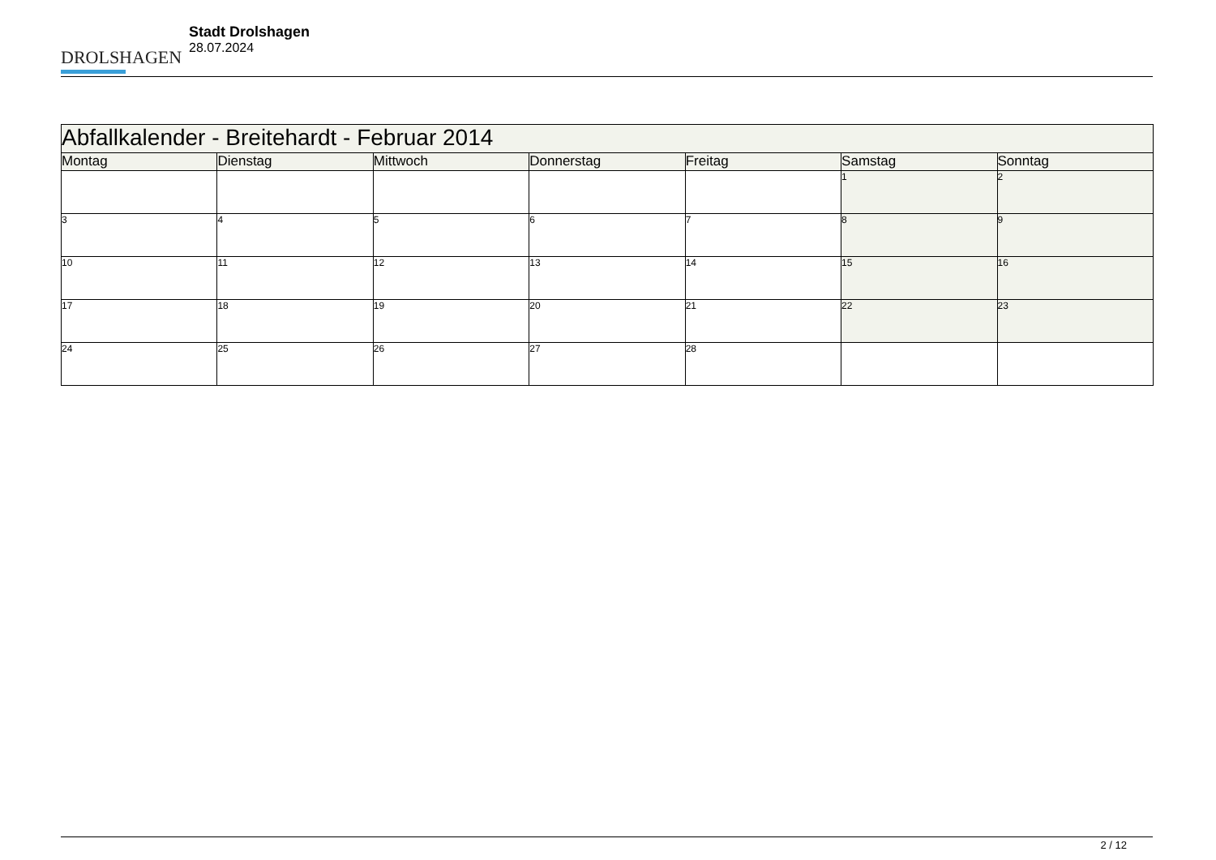DROLSHAGEN
Stadt Drolshagen
28.07.2024
| Abfallkalender - Breitehardt - Februar 2014 | | | | | | |
| Montag | Dienstag | Mittwoch | Donnerstag | Freitag | Samstag | Sonntag |
| | | | | | 1 | 2 |
| 3 | 4 | 5 | 6 | 7 | 8 | 9 |
| 10 | 11 | 12 | 13 | 14 | 15 | 16 |
| 17 | 18 | 19 | 20 | 21 | 22 | 23 |
| 24 | 25 | 26 | 27 | 28 | | |
2 / 12